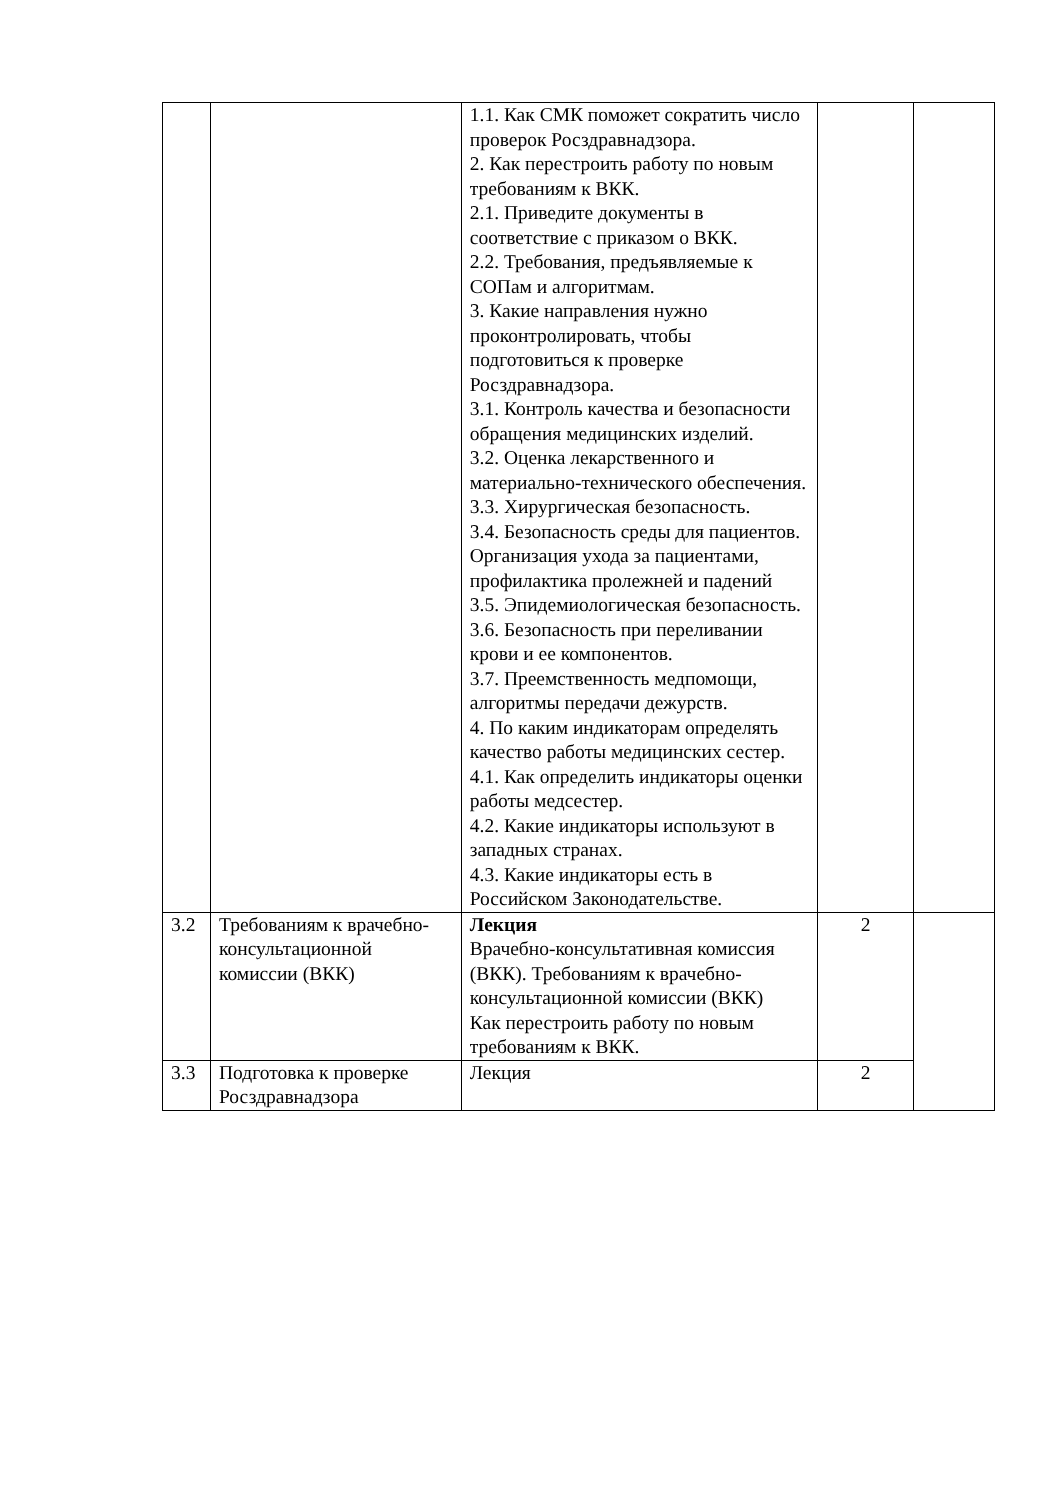| | | 1.1. Как СМК поможет сократить число проверок Росздравнадзора. 2. Как перестроить работу по новым требованиям к ВКК. 2.1. Приведите документы в соответствие с приказом о ВКК. 2.2. Требования, предъявляемые к СОПам и алгоритмам. 3. Какие направления нужно проконтролировать, чтобы подготовиться к проверке Росздравнадзора. 3.1. Контроль качества и безопасности обращения медицинских изделий. 3.2. Оценка лекарственного и материально-технического обеспечения. 3.3. Хирургическая безопасность. 3.4. Безопасность среды для пациентов. Организация ухода за пациентами, профилактика пролежней и падений 3.5. Эпидемиологическая безопасность. 3.6. Безопасность при переливании крови и ее компонентов. 3.7. Преемственность медпомощи, алгоритмы передачи дежурств. 4. По каким индикаторам определять качество работы медицинских сестер. 4.1. Как определить индикаторы оценки работы медсестер. 4.2. Какие индикаторы используют в западных странах. 4.3. Какие индикаторы есть в Российском Законодательстве. | | |
| 3.2 | Требованиям к врачебно-консультационной комиссии (ВКК) | Лекция Врачебно-консультативная комиссия (ВКК). Требованиям к врачебно-консультационной комиссии (ВКК) Как перестроить работу по новым требованиям к ВКК. | 2 | |
| 3.3 | Подготовка к проверке Росздравнадзора | Лекция | 2 | |